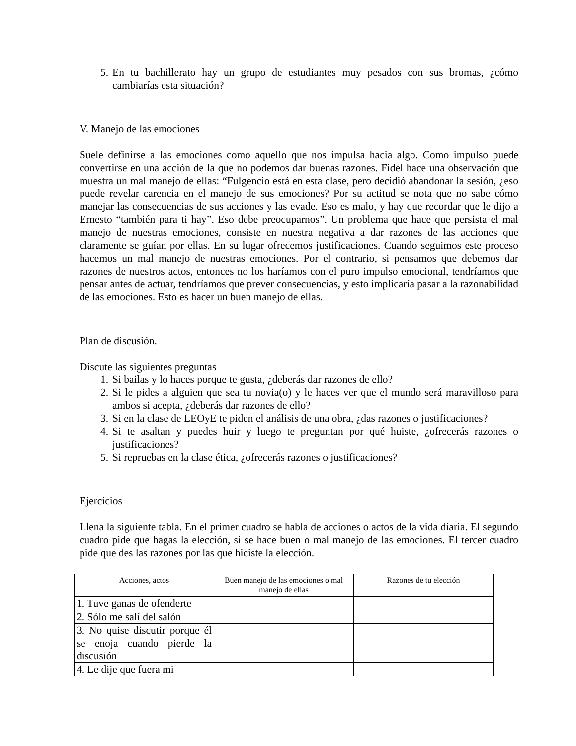5. En tu bachillerato hay un grupo de estudiantes muy pesados con sus bromas, ¿cómo cambiarías esta situación?
V. Manejo de las emociones
Suele definirse a las emociones como aquello que nos impulsa hacia algo. Como impulso puede convertirse en una acción de la que no podemos dar buenas razones. Fidel hace una observación que muestra un mal manejo de ellas: “Fulgencio está en esta clase, pero decidió abandonar la sesión, ¿eso puede revelar carencia en el manejo de sus emociones? Por su actitud se nota que no sabe cómo manejar las consecuencias de sus acciones y las evade. Eso es malo, y hay que recordar que le dijo a Ernesto “también para ti hay”. Eso debe preocuparnos”. Un problema que hace que persista el mal manejo de nuestras emociones, consiste en nuestra negativa a dar razones de las acciones que claramente se guían por ellas. En su lugar ofrecemos justificaciones. Cuando seguimos este proceso hacemos un mal manejo de nuestras emociones. Por el contrario, si pensamos que debemos dar razones de nuestros actos, entonces no los haríamos con el puro impulso emocional, tendríamos que pensar antes de actuar, tendríamos que prever consecuencias, y esto implicaría pasar a la razonabilidad de las emociones. Esto es hacer un buen manejo de ellas.
Plan de discusión.
Discute las siguientes preguntas
1. Si bailas y lo haces porque te gusta, ¿deberás dar razones de ello?
2. Si le pides a alguien que sea tu novia(o) y le haces ver que el mundo será maravilloso para ambos si acepta, ¿deberás dar razones de ello?
3. Si en la clase de LEOyE te piden el análisis de una obra, ¿das razones o justificaciones?
4. Si te asaltan y puedes huir y luego te preguntan por qué huiste, ¿ofrecerás razones o justificaciones?
5. Si repruebas en la clase ética, ¿ofrecerás razones o justificaciones?
Ejercicios
Llena la siguiente tabla. En el primer cuadro se habla de acciones o actos de la vida diaria. El segundo cuadro pide que hagas la elección, si se hace buen o mal manejo de las emociones. El tercer cuadro pide que des las razones por las que hiciste la elección.
| Acciones, actos | Buen manejo de las emociones o mal manejo de ellas | Razones de tu elección |
| --- | --- | --- |
| 1. Tuve ganas de ofenderte | | |
| 2. Sólo me salí del salón | | |
| 3. No quise discutir porque él se enoja cuando pierde la discusión | | |
| 4. Le dije que fuera mi | | |